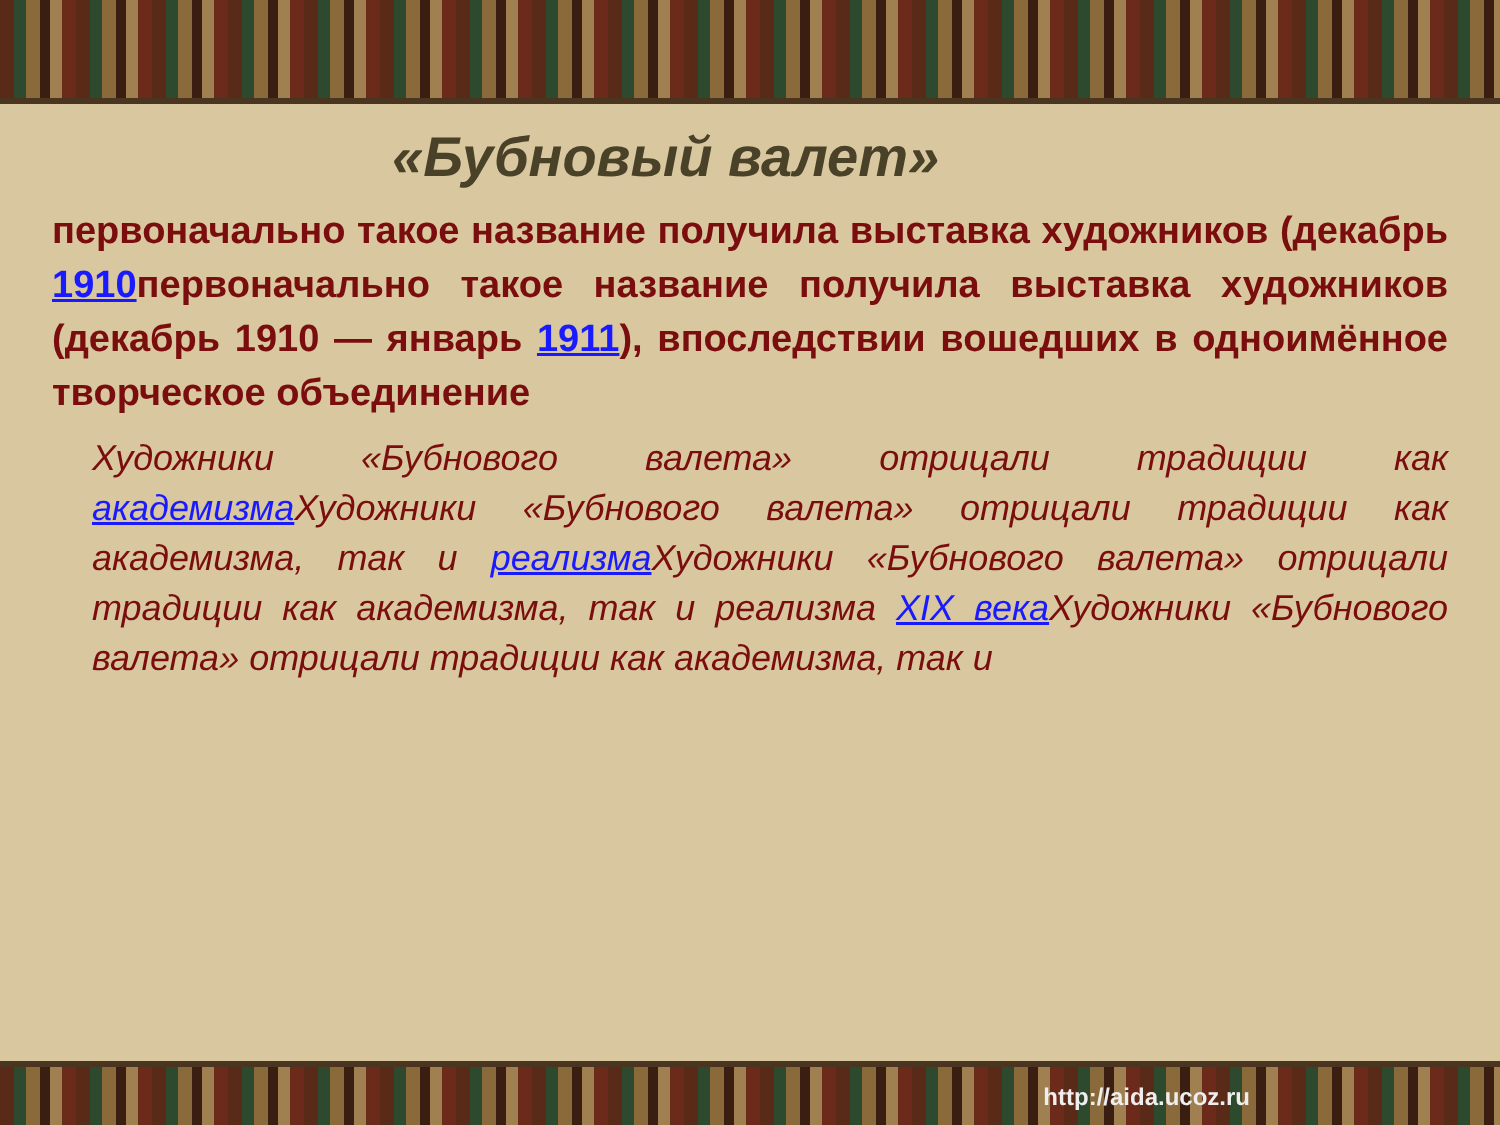«Бубновый валет»
первоначально такое название получила выставка художников (декабрь 1910первоначально такое название получила выставка художников (декабрь 1910 — январь 1911), впоследствии вошедших в одноимённое творческое объединение
Художники «Бубнового валета» отрицали традиции как академизма Художники «Бубнового валета» отрицали традиции как академизма, так и реализма Художники «Бубнового валета» отрицали традиции как академизма, так и реализма XIX века Художники «Бубнового валета» отрицали традиции как академизма, так и
http://aida.ucoz.ru